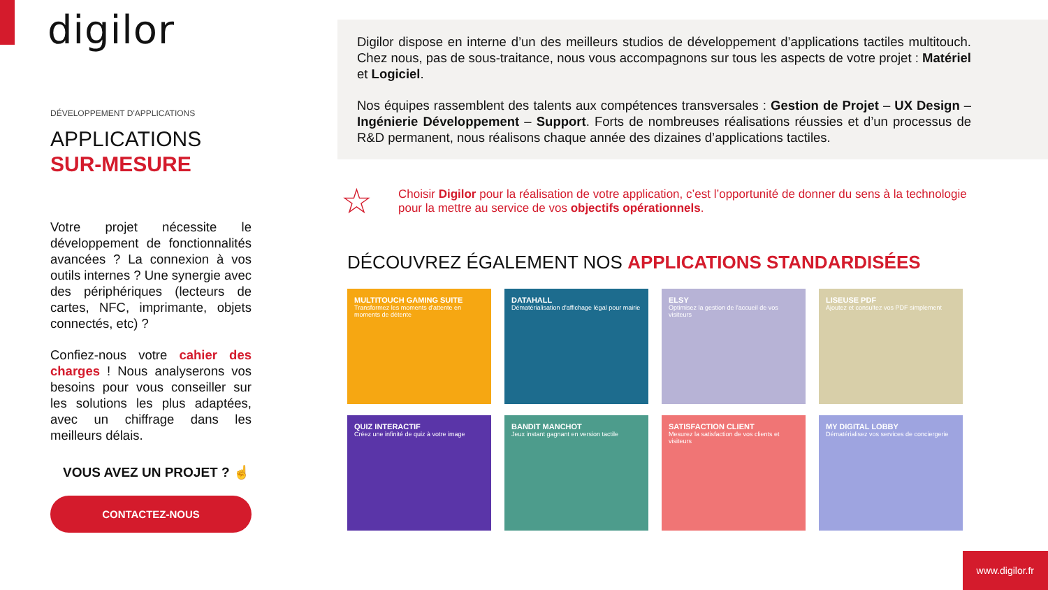digilor
DÉVELOPPEMENT D'APPLICATIONS
APPLICATIONS
SUR-MESURE
Votre projet nécessite le développement de fonctionnalités avancées ? La connexion à vos outils internes ? Une synergie avec des périphériques (lecteurs de cartes, NFC, imprimante, objets connectés, etc) ?
Confiez-nous votre cahier des charges ! Nous analyserons vos besoins pour vous conseiller sur les solutions les plus adaptées, avec un chiffrage dans les meilleurs délais.
VOUS AVEZ UN PROJET ? ☝
CONTACTEZ-NOUS
Digilor dispose en interne d’un des meilleurs studios de développement d’applications tactiles multitouch. Chez nous, pas de sous-traitance, nous vous accompagnons sur tous les aspects de votre projet : Matériel et Logiciel.
Nos équipes rassemblent des talents aux compétences transversales : Gestion de Projet – UX Design – Ingénierie Développement – Support. Forts de nombreuses réalisations réussies et d’un processus de R&D permanent, nous réalisons chaque année des dizaines d’applications tactiles.
☆ Choisir Digilor pour la réalisation de votre application, c’est l’opportunité de donner du sens à la technologie pour la mettre au service de vos objectifs opérationnels.
DÉCOUVREZ ÉGALEMENT NOS APPLICATIONS STANDARDISÉES
MULTITOUCH GAMING SUITE
Transformez les moments d'attente en moments de détente
DATAHALL
Dématérialisation d'affichage légal pour mairie
ELSY
Optimisez la gestion de l'accueil de vos visiteurs
LISEUSE PDF
Ajoutez et consultez vos PDF simplement
QUIZ INTERACTIF
Créez une infinité de quiz à votre image
BANDIT MANCHOT
Jeux instant gagnant en version tactile
SATISFACTION CLIENT
Mesurez la satisfaction de vos clients et visiteurs
MY DIGITAL LOBBY
Dématérialisez vos services de conciergerie
www.digilor.fr